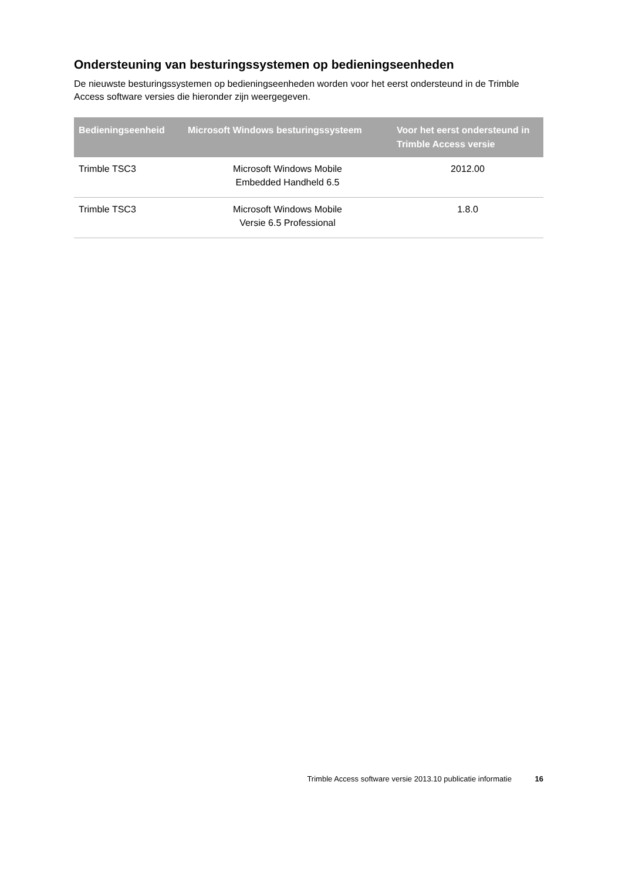Ondersteuning van besturingssystemen op bedieningseenheden
De nieuwste besturingssystemen op bedieningseenheden worden voor het eerst ondersteund in de Trimble Access software versies die hieronder zijn weergegeven.
| Bedieningseenheid | Microsoft Windows besturingssysteem | Voor het eerst ondersteund in Trimble Access versie |
| --- | --- | --- |
| Trimble TSC3 | Microsoft Windows Mobile Embedded Handheld 6.5 | 2012.00 |
| Trimble TSC3 | Microsoft Windows Mobile Versie 6.5 Professional | 1.8.0 |
Trimble Access software versie 2013.10 publicatie informatie 16